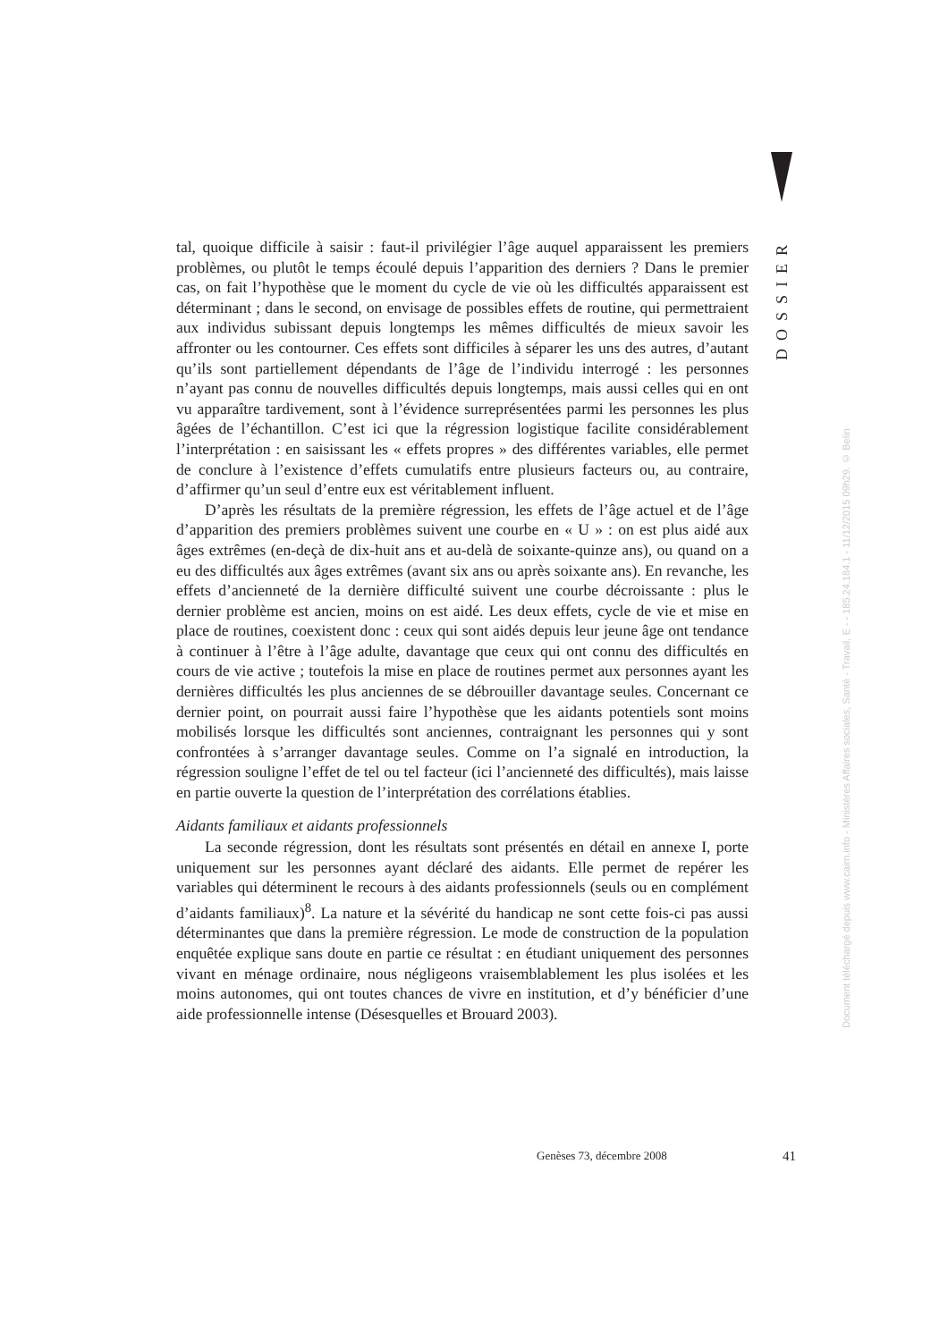DOSSIER
Document téléchargé depuis www.cairn.info - Ministères Affaires sociales, Santé - Travail, E - - 185.24.184.1 - 11/12/2015 09h29. © Belin
tal, quoique difficile à saisir : faut-il privilégier l’âge auquel apparaissent les premiers problèmes, ou plutôt le temps écoulé depuis l’apparition des derniers ? Dans le premier cas, on fait l’hypothèse que le moment du cycle de vie où les difficultés apparaissent est déterminant ; dans le second, on envisage de possibles effets de routine, qui permettraient aux individus subissant depuis longtemps les mêmes difficultés de mieux savoir les affronter ou les contourner. Ces effets sont difficiles à séparer les uns des autres, d’autant qu’ils sont partiellement dépendants de l’âge de l’individu interrogé : les personnes n’ayant pas connu de nouvelles difficultés depuis longtemps, mais aussi celles qui en ont vu apparaître tardivement, sont à l’évidence surreprésentées parmi les personnes les plus âgées de l’échantillon. C’est ici que la régression logistique facilite considérablement l’interprétation : en saisissant les « effets propres » des différentes variables, elle permet de conclure à l’existence d’effets cumulatifs entre plusieurs facteurs ou, au contraire, d’affirmer qu’un seul d’entre eux est véritablement influent.
D’après les résultats de la première régression, les effets de l’âge actuel et de l’âge d’apparition des premiers problèmes suivent une courbe en « U » : on est plus aidé aux âges extrêmes (en-deçà de dix-huit ans et au-delà de soixante-quinze ans), ou quand on a eu des difficultés aux âges extrêmes (avant six ans ou après soixante ans). En revanche, les effets d’ancienneté de la dernière difficulté suivent une courbe décroissante : plus le dernier problème est ancien, moins on est aidé. Les deux effets, cycle de vie et mise en place de routines, coexistent donc : ceux qui sont aidés depuis leur jeune âge ont tendance à continuer à l’être à l’âge adulte, davantage que ceux qui ont connu des difficultés en cours de vie active ; toutefois la mise en place de routines permet aux personnes ayant les dernières difficultés les plus anciennes de se débrouiller davantage seules. Concernant ce dernier point, on pourrait aussi faire l’hypothèse que les aidants potentiels sont moins mobilisés lorsque les difficultés sont anciennes, contraignant les personnes qui y sont confrontées à s’arranger davantage seules. Comme on l’a signalé en introduction, la régression souligne l’effet de tel ou tel facteur (ici l’ancienneté des difficultés), mais laisse en partie ouverte la question de l’interprétation des corrélations établies.
Aidants familiaux et aidants professionnels
La seconde régression, dont les résultats sont présentés en détail en annexe I, porte uniquement sur les personnes ayant déclaré des aidants. Elle permet de repérer les variables qui déterminent le recours à des aidants professionnels (seuls ou en complément d’aidants familiaux)<sup>8</sup>. La nature et la sévérité du handicap ne sont cette fois-ci pas aussi déterminantes que dans la première régression. Le mode de construction de la population enquêtée explique sans doute en partie ce résultat : en étudiant uniquement des personnes vivant en ménage ordinaire, nous négligeons vraisemblablement les plus isolées et les moins autonomes, qui ont toutes chances de vivre en institution, et d’y bénéficier d’une aide professionnelle intense (Désesquelles et Brouard 2003).
Genèses 73, décembre 2008 41